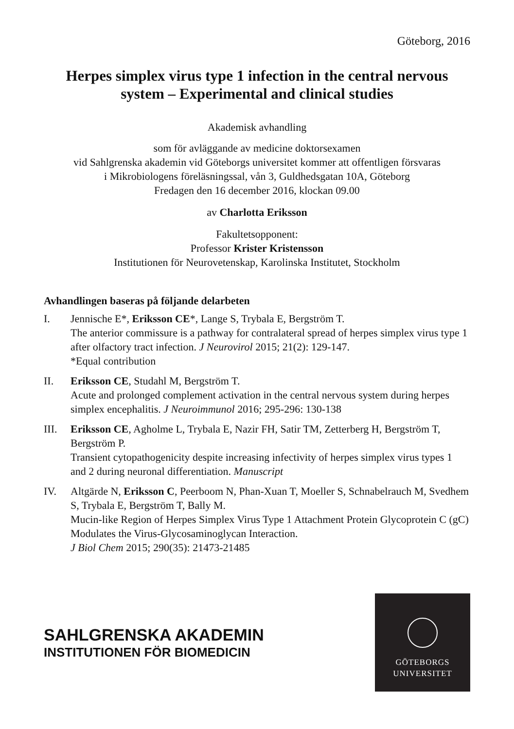Göteborg, 2016
Herpes simplex virus type 1 infection in the central nervous system – Experimental and clinical studies
Akademisk avhandling
som för avläggande av medicine doktorsexamen
vid Sahlgrenska akademin vid Göteborgs universitet kommer att offentligen försvaras
i Mikrobiologens föreläsningssal, vån 3, Guldhedsgatan 10A, Göteborg
Fredagen den 16 december 2016, klockan 09.00
av Charlotta Eriksson
Fakultetsopponent:
Professor Krister Kristensson
Institutionen för Neurovetenskap, Karolinska Institutet, Stockholm
Avhandlingen baseras på följande delarbeten
I. Jennische E*, Eriksson CE*, Lange S, Trybala E, Bergström T.
The anterior commissure is a pathway for contralateral spread of herpes simplex virus type 1 after olfactory tract infection. J Neurovirol 2015; 21(2): 129-147.
*Equal contribution
II. Eriksson CE, Studahl M, Bergström T.
Acute and prolonged complement activation in the central nervous system during herpes simplex encephalitis. J Neuroimmunol 2016; 295-296: 130-138
III. Eriksson CE, Agholme L, Trybala E, Nazir FH, Satir TM, Zetterberg H, Bergström T, Bergström P.
Transient cytopathogenicity despite increasing infectivity of herpes simplex virus types 1 and 2 during neuronal differentiation. Manuscript
IV. Altgärde N, Eriksson C, Peerboom N, Phan-Xuan T, Moeller S, Schnabelrauch M, Svedhem S, Trybala E, Bergström T, Bally M.
Mucin-like Region of Herpes Simplex Virus Type 1 Attachment Protein Glycoprotein C (gC) Modulates the Virus-Glycosaminoglycan Interaction.
J Biol Chem 2015; 290(35): 21473-21485
SAHLGRENSKA AKADEMIN
INSTITUTIONEN FÖR BIOMEDICIN
GÖTEBORGS
UNIVERSITET